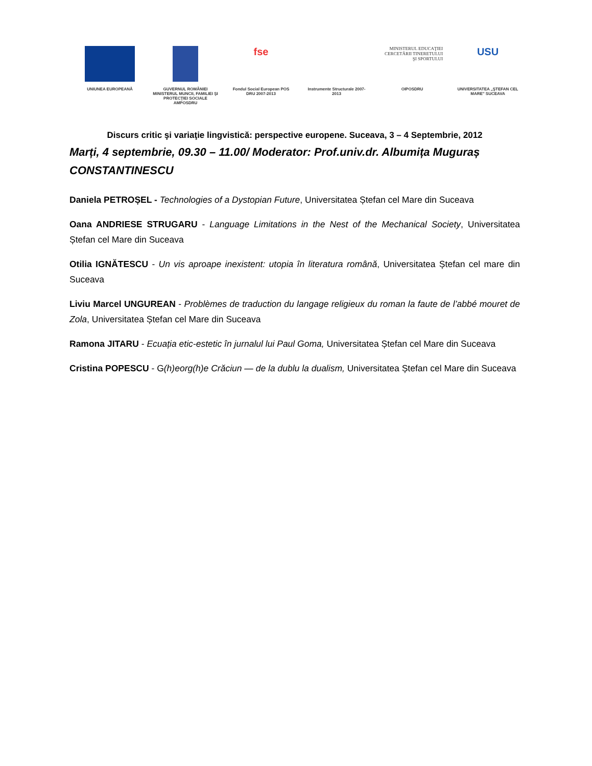UNIUNEA EUROPEANĂ GUVERNUL ROMÂNIEI MINISTERUL MUNCII, FAMILIEI ŞI PROTECŢIEI SOCIALE AMPOSDRU
fse
Fondul Social European POS DRU 2007-2013
Instrumente Structurale 2007-2013
MINISTERUL EDUCAŢIEI CERCETĂRII TINERETULUI ŞI SPORTULUI
OIPOSDRU
USU
UNIVERSITATEA „ŞTEFAN CEL MARE" SUCEAVA
Discurs critic şi variaţie lingvistică: perspective europene. Suceava, 3 – 4 Septembrie, 2012
Marți, 4 septembrie, 09.30 – 11.00/ Moderator: Prof.univ.dr. Albumița Muguraș CONSTANTINESCU
Daniela PETROȘEL - Technologies of a Dystopian Future, Universitatea Ștefan cel Mare din Suceava
Oana ANDRIESE STRUGARU - Language Limitations in the Nest of the Mechanical Society, Universitatea Ștefan cel Mare din Suceava
Otilia IGNĂTESCU - Un vis aproape inexistent: utopia în literatura română, Universitatea Ștefan cel mare din Suceava
Liviu Marcel UNGUREAN - Problèmes de traduction du langage religieux du roman la faute de l’abbé mouret de Zola, Universitatea Ștefan cel Mare din Suceava
Ramona JITARU - Ecuația etic-estetic în jurnalul lui Paul Goma, Universitatea Ștefan cel Mare din Suceava
Cristina POPESCU - G(h)eorg(h)e Crăciun — de la dublu la dualism, Universitatea Ștefan cel Mare din Suceava